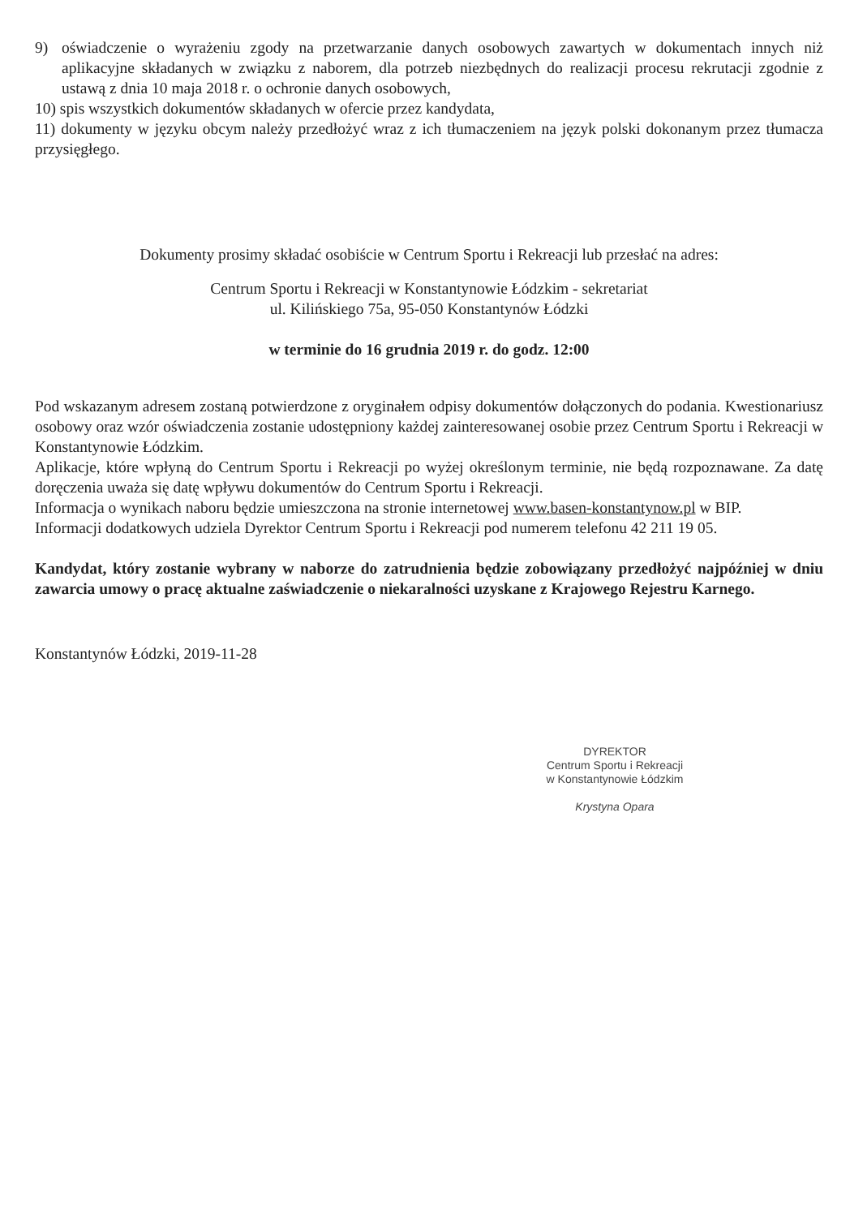9) oświadczenie o wyrażeniu zgody na przetwarzanie danych osobowych zawartych w dokumentach innych niż aplikacyjne składanych w związku z naborem, dla potrzeb niezbędnych do realizacji procesu rekrutacji zgodnie z ustawą z dnia 10 maja 2018 r. o ochronie danych osobowych,
10) spis wszystkich dokumentów składanych w ofercie przez kandydata,
11) dokumenty w języku obcym należy przedłożyć wraz z ich tłumaczeniem na język polski dokonanym przez tłumacza przysięgłego.
Dokumenty prosimy składać osobiście w Centrum Sportu i Rekreacji lub przesłać na adres:
Centrum Sportu i Rekreacji w Konstantynowie Łódzkim - sekretariat
ul. Kilińskiego 75a, 95-050 Konstantynów Łódzki
w terminie do 16 grudnia 2019 r. do godz. 12:00
Pod wskazanym adresem zostaną potwierdzone z oryginałem odpisy dokumentów dołączonych do podania. Kwestionariusz osobowy oraz wzór oświadczenia zostanie udostępniony każdej zainteresowanej osobie przez Centrum Sportu i Rekreacji w Konstantynowie Łódzkim.
Aplikacje, które wpłyną do Centrum Sportu i Rekreacji po wyżej określonym terminie, nie będą rozpoznawane. Za datę doręczenia uważa się datę wpływu dokumentów do Centrum Sportu i Rekreacji.
Informacja o wynikach naboru będzie umieszczona na stronie internetowej www.basen-konstantynow.pl w BIP.
Informacji dodatkowych udziela Dyrektor Centrum Sportu i Rekreacji pod numerem telefonu 42 211 19 05.
Kandydat, który zostanie wybrany w naborze do zatrudnienia będzie zobowiązany przedłożyć najpóźniej w dniu zawarcia umowy o pracę aktualne zaświadczenie o niekaralności uzyskane z Krajowego Rejestru Karnego.
Konstantynów Łódzki, 2019-11-28
DYREKTOR
Centrum Sportu i Rekreacji
w Konstantynowie Łódzkim
Krystyna Opara